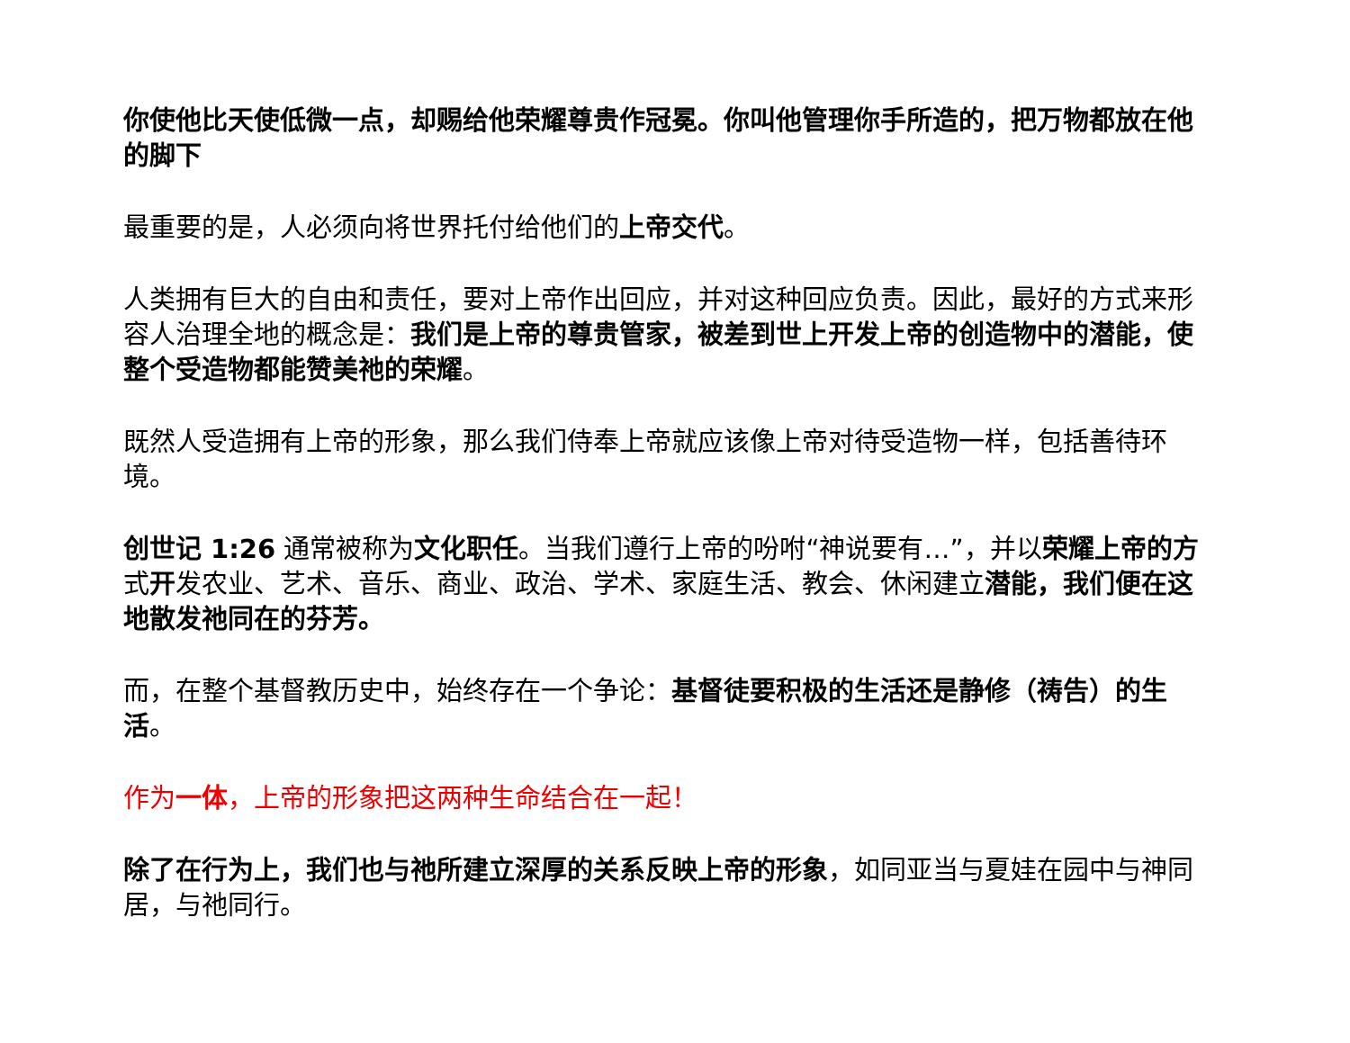你使他比天使低微一点，却赐给他荣耀尊贵作冠冕。你叫他管理你手所造的，把万物都放在他的脚下
最重要的是，人必须向将世界托付给他们的上帝交代。
人类拥有巨大的自由和责任，要对上帝作出回应，并对这种回应负责。因此，最好的方式来形容人治理全地的概念是：我们是上帝的尊贵管家，被差到世上开发上帝的创造物中的潜能，使整个受造物都能赞美祂的荣耀。
既然人受造拥有上帝的形象，那么我们侍奉上帝就应该像上帝对待受造物一样，包括善待环境。
创世记 1:26 通常被称为文化职任。当我们遵行上帝的吩咐“神说要有…”，并以荣耀上帝的方式开发农业、艺术、音乐、商业、政治、学术、家庭生活、教会、休闲建立潜能，我们便在这地散发祂同在的芬芳。
而，在整个基督教历史中，始终存在一个争论：基督徒要积极的生活还是静修（祷告）的生活。
作为一体，上帝的形象把这两种生命结合在一起！
除了在行为上，我们也与祂所建立深厚的关系反映上帝的形象，如同亚当与夏娃在园中与神同居，与祂同行。